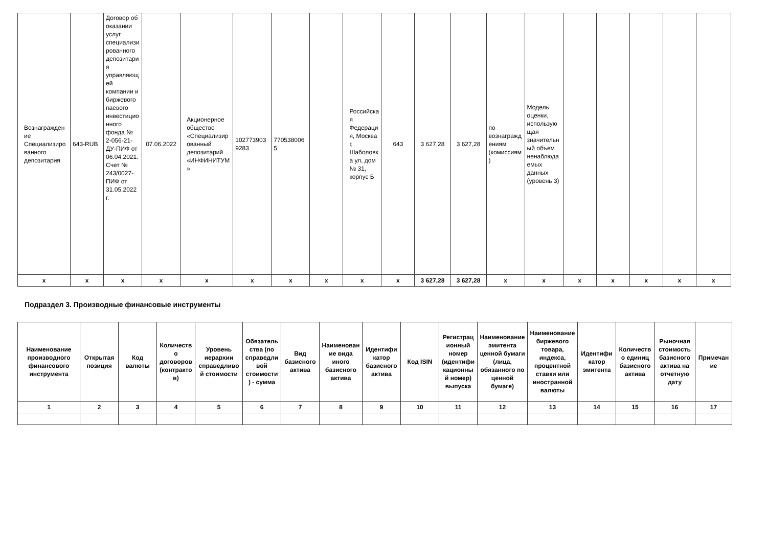| Вознаграждение Специализированного депозитария | 643-RUB | Договор об оказании услуг специализированного депозитария управляющей компании и биржевого паевого инвестиционного фонда № 2-056-21-ДУ-ПИФ от 06.04.2021. Счет № 243/0027-ПИФ от 31.05.2022 г. | 07.06.2022 | Акционерное общество «Специализированный депозитарий «ИНФИНИТУМ» | 1027739039283 | 7705380065 | | Российская Федерация, Москва г, Шаболовка ул, дом № 31, корпус Б | 643 | 3 627,28 | 3 627,28 | по вознаграждениям (комиссиям) | Модель оценки, использующая значительный объем ненаблюдаемых данных (уровень 3) | | | | | |
| x | x | x | x | x | x | x | x | x | x | 3 627,28 | 3 627,28 | x | x | x | x | x | x | x |
Подраздел 3. Производные финансовые инструменты
| Наименование производного финансового инструмента | Открытая позиция | Код валюты | Количество договоров (контрактов) | Уровень иерархии справедливой стоимости | Обязательства (по справедливой стоимости) - сумма | Вид базисного актива | Наименование вида иного базисного актива | Идентификатор базисного актива | Код ISIN | Регистрационный номер (идентификационный номер) выпуска | Наименование эмитента ценной бумаги (лица, обязанного по ценной бумаге) | Наименование биржевого товара, индекса, процентной ставки или иностранной валюты | Идентификатор эмитента | Количество единиц базисного актива | Рыночная стоимость базисного актива на отчетную дату | Примечание |
| --- | --- | --- | --- | --- | --- | --- | --- | --- | --- | --- | --- | --- | --- | --- | --- | --- |
| 1 | 2 | 3 | 4 | 5 | 6 | 7 | 8 | 9 | 10 | 11 | 12 | 13 | 14 | 15 | 16 | 17 |